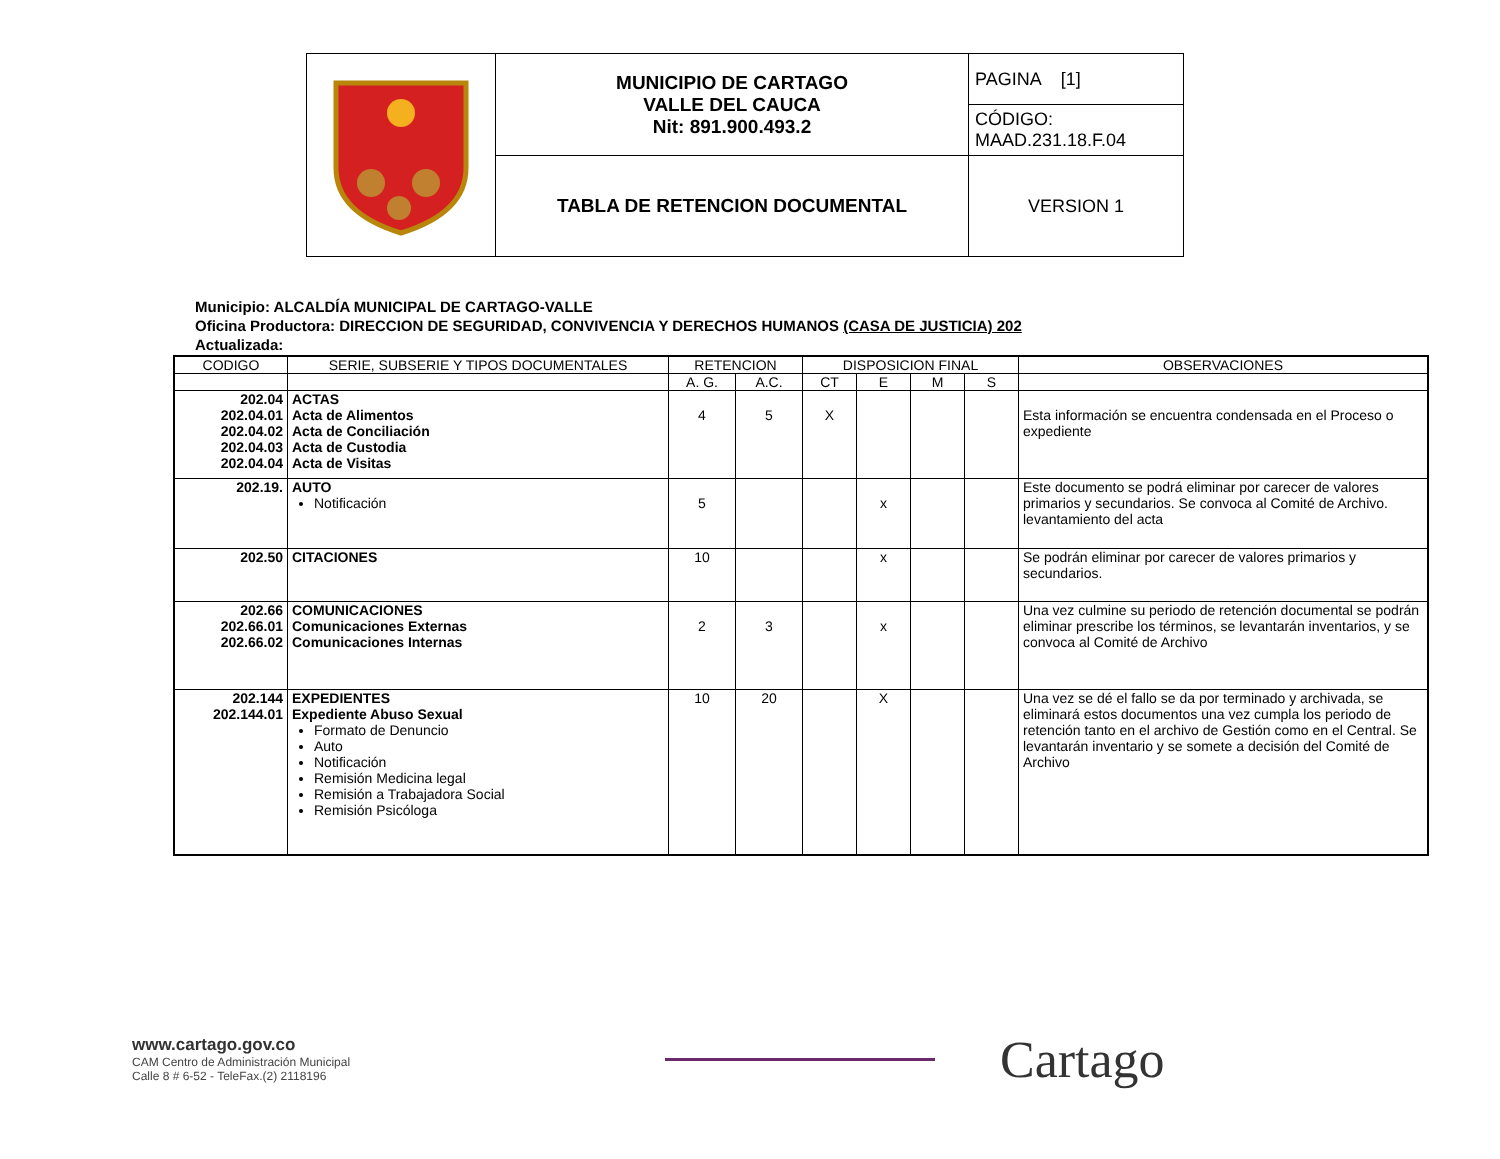| | MUNICIPIO DE CARTAGO VALLE DEL CAUCA Nit: 891.900.493.2 | PAGINA [1] |
| | | CÓDIGO: MAAD.231.18.F.04 |
| | TABLA DE RETENCION DOCUMENTAL | VERSION 1 |
Municipio: ALCALDÍA MUNICIPAL DE CARTAGO-VALLE
Oficina Productora: DIRECCION DE SEGURIDAD, CONVIVENCIA Y DERECHOS HUMANOS (CASA DE JUSTICIA) 202
Actualizada:
| CODIGO | SERIE, SUBSERIE Y TIPOS DOCUMENTALES | RETENCION | | DISPOSICION FINAL | | | | OBSERVACIONES |
| | | A. G. | A.C. | CT | E | M | S | |
| 202.04 202.04.01 202.04.02 202.04.03 202.04.04 | ACTAS Acta de Alimentos Acta de Conciliación Acta de Custodia Acta de Visitas | 4 | 5 | X | | | | Esta información se encuentra condensada en el Proceso o expediente |
| 202.19. | AUTO Notificación | 5 | | | x | | | Este documento se podrá eliminar por carecer de valores primarios y secundarios. Se convoca al Comité de Archivo. levantamiento del acta |
| 202.50 | CITACIONES | 10 | | | x | | | Se podrán eliminar por carecer de valores primarios y secundarios. |
| 202.66 202.66.01 202.66.02 | COMUNICACIONES Comunicaciones Externas Comunicaciones Internas | 2 | 3 | | x | | | Una vez culmine su periodo de retención documental se podrán eliminar prescribe los términos, se levantarán inventarios, y se convoca al Comité de Archivo |
| 202.144 202.144.01 | EXPEDIENTES Expediente Abuso Sexual Formato de Denuncio Auto Notificación Remisión Medicina legal Remisión a Trabajadora Social Remisión Psicóloga | 10 | 20 | | X | | | Una vez se dé el fallo se da por terminado y archivada, se eliminará estos documentos una vez cumpla los periodo de retención tanto en el archivo de Gestión como en el Central. Se levantarán inventario y se somete a decisión del Comité de Archivo |
www.cartago.gov.co
CAM Centro de Administración Municipal
Calle 8 # 6-52 - TeleFax.(2) 2118196
Cartago